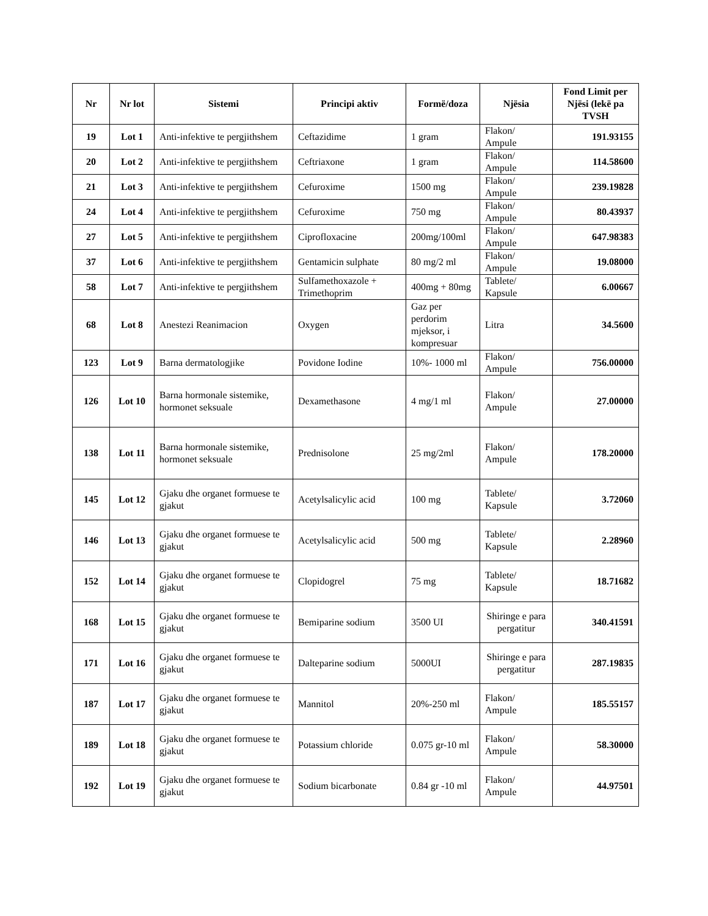| Nr | Nr lot | Sistemi | Principi aktiv | Formë/doza | Njësia | Fond Limit per Njësi (lekë pa TVSH |
| --- | --- | --- | --- | --- | --- | --- |
| 19 | Lot 1 | Anti-infektive te pergjithshem | Ceftazidime | 1 gram | Flakon/ Ampule | 191.93155 |
| 20 | Lot 2 | Anti-infektive te pergjithshem | Ceftriaxone | 1 gram | Flakon/ Ampule | 114.58600 |
| 21 | Lot 3 | Anti-infektive te pergjithshem | Cefuroxime | 1500 mg | Flakon/ Ampule | 239.19828 |
| 24 | Lot 4 | Anti-infektive te pergjithshem | Cefuroxime | 750 mg | Flakon/ Ampule | 80.43937 |
| 27 | Lot 5 | Anti-infektive te pergjithshem | Ciprofloxacine | 200mg/100ml | Flakon/ Ampule | 647.98383 |
| 37 | Lot 6 | Anti-infektive te pergjithshem | Gentamicin sulphate | 80 mg/2 ml | Flakon/ Ampule | 19.08000 |
| 58 | Lot 7 | Anti-infektive te pergjithshem | Sulfamethoxazole + Trimethoprim | 400mg + 80mg | Tablete/ Kapsule | 6.00667 |
| 68 | Lot 8 | Anestezi Reanimacion | Oxygen | Gaz per perdorim mjeksor, i kompresuar | Litra | 34.5600 |
| 123 | Lot 9 | Barna dermatologjike | Povidone Iodine | 10%- 1000 ml | Flakon/ Ampule | 756.00000 |
| 126 | Lot 10 | Barna hormonale sistemike, hormonet seksuale | Dexamethasone | 4 mg/1 ml | Flakon/ Ampule | 27.00000 |
| 138 | Lot 11 | Barna hormonale sistemike, hormonet seksuale | Prednisolone | 25 mg/2ml | Flakon/ Ampule | 178.20000 |
| 145 | Lot 12 | Gjaku dhe organet formuese te gjakut | Acetylsalicylic acid | 100 mg | Tablete/ Kapsule | 3.72060 |
| 146 | Lot 13 | Gjaku dhe organet formuese te gjakut | Acetylsalicylic acid | 500 mg | Tablete/ Kapsule | 2.28960 |
| 152 | Lot 14 | Gjaku dhe organet formuese te gjakut | Clopidogrel | 75 mg | Tablete/ Kapsule | 18.71682 |
| 168 | Lot 15 | Gjaku dhe organet formuese te gjakut | Bemiparine sodium | 3500 UI | Shiringe e para pergatitur | 340.41591 |
| 171 | Lot 16 | Gjaku dhe organet formuese te gjakut | Dalteparine sodium | 5000UI | Shiringe e para pergatitur | 287.19835 |
| 187 | Lot 17 | Gjaku dhe organet formuese te gjakut | Mannitol | 20%-250 ml | Flakon/ Ampule | 185.55157 |
| 189 | Lot 18 | Gjaku dhe organet formuese te gjakut | Potassium chloride | 0.075 gr-10 ml | Flakon/ Ampule | 58.30000 |
| 192 | Lot 19 | Gjaku dhe organet formuese te gjakut | Sodium bicarbonate | 0.84 gr -10 ml | Flakon/ Ampule | 44.97501 |